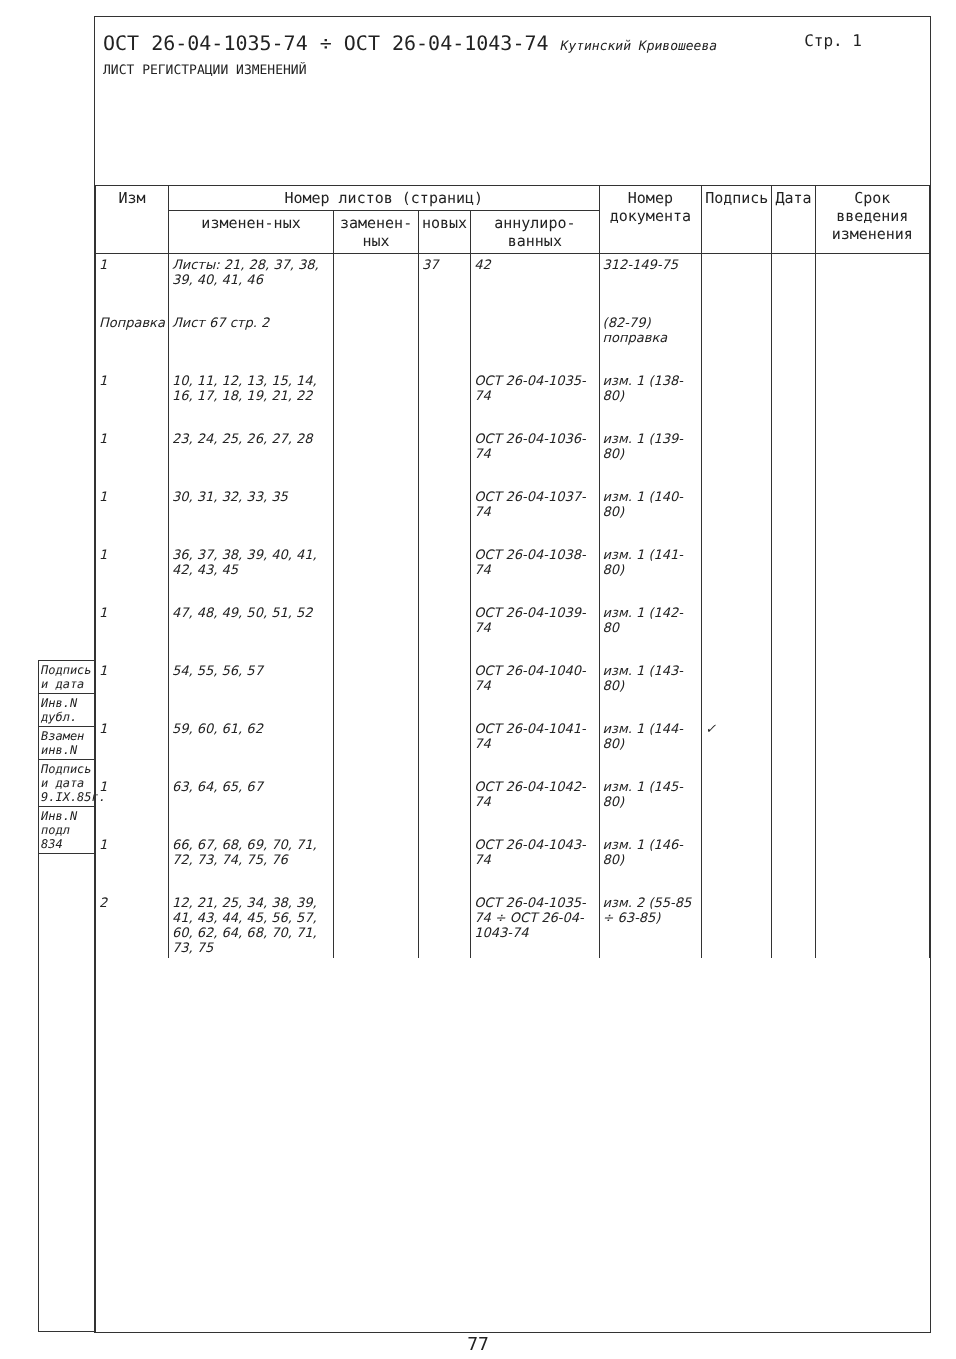Подпись и дата
Инв.N дубл.
Взамен инв.N
Подпись и дата 9.IX.85г.
Инв.N подл 834
Стр. 1 ОСТ 26-04-1035-74 ÷ ОСТ 26-04-1043-74 Кутинский Кривошеева
ЛИСТ РЕГИСТРАЦИИ ИЗМЕНЕНИЙ
| Изм | Номер листов (страниц) | | | | Номер документа | Подпись | Дата | Срок введения изменения |
| --- | --- | --- | --- | --- | --- | --- | --- | --- |
| | изменен-ных | заменен-ных | новых | аннулиро-ванных | | | | |
| 1 | Листы: 21, 28, 37, 38, 39, 40, 41, 46 | | 37 | 42 | 312-149-75 | | | |
| Поправка | Лист 67 стр. 2 | | | | (82-79) поправка | | | |
| 1 | 10, 11, 12, 13, 15, 14, 16, 17, 18, 19, 21, 22 | | | ОСТ 26-04-1035-74 | изм. 1 (138-80) | | | |
| 1 | 23, 24, 25, 26, 27, 28 | | | ОСТ 26-04-1036-74 | изм. 1 (139-80) | | | |
| 1 | 30, 31, 32, 33, 35 | | | ОСТ 26-04-1037-74 | изм. 1 (140-80) | | | |
| 1 | 36, 37, 38, 39, 40, 41, 42, 43, 45 | | | ОСТ 26-04-1038-74 | изм. 1 (141-80) | | | |
| 1 | 47, 48, 49, 50, 51, 52 | | | ОСТ 26-04-1039-74 | изм. 1 (142-80 | | | |
| 1 | 54, 55, 56, 57 | | | ОСТ 26-04-1040-74 | изм. 1 (143-80) | | | |
| 1 | 59, 60, 61, 62 | | | ОСТ 26-04-1041-74 | изм. 1 (144-80) | ✓ | | |
| 1 | 63, 64, 65, 67 | | | ОСТ 26-04-1042-74 | изм. 1 (145-80) | | | |
| 1 | 66, 67, 68, 69, 70, 71, 72, 73, 74, 75, 76 | | | ОСТ 26-04-1043-74 | изм. 1 (146-80) | | | |
| 2 | 12, 21, 25, 34, 38, 39, 41, 43, 44, 45, 56, 57, 60, 62, 64, 68, 70, 71, 73, 75 | | | ОСТ 26-04-1035-74 ÷ ОСТ 26-04-1043-74 | изм. 2 (55-85 ÷ 63-85) | | | |
77